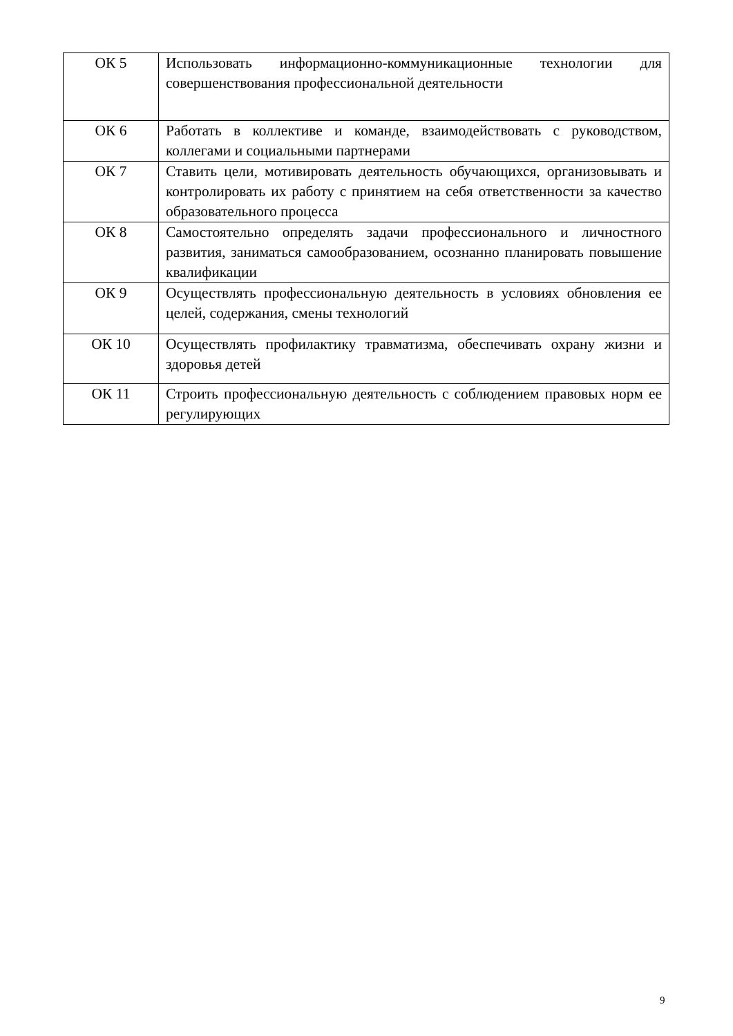| ОК 5 | Использовать информационно-коммуникационные технологии для совершенствования профессиональной деятельности |
| ОК 6 | Работать в коллективе и команде, взаимодействовать с руководством, коллегами и социальными партнерами |
| ОК 7 | Ставить цели, мотивировать деятельность обучающихся, организовывать и контролировать их работу с принятием на себя ответственности за качество образовательного процесса |
| ОК 8 | Самостоятельно определять задачи профессионального и личностного развития, заниматься самообразованием, осознанно планировать повышение квалификации |
| ОК 9 | Осуществлять профессиональную деятельность в условиях обновления ее целей, содержания, смены технологий |
| ОК 10 | Осуществлять профилактику травматизма, обеспечивать охрану жизни и здоровья детей |
| ОК 11 | Строить профессиональную деятельность с соблюдением правовых норм ее регулирующих |
9